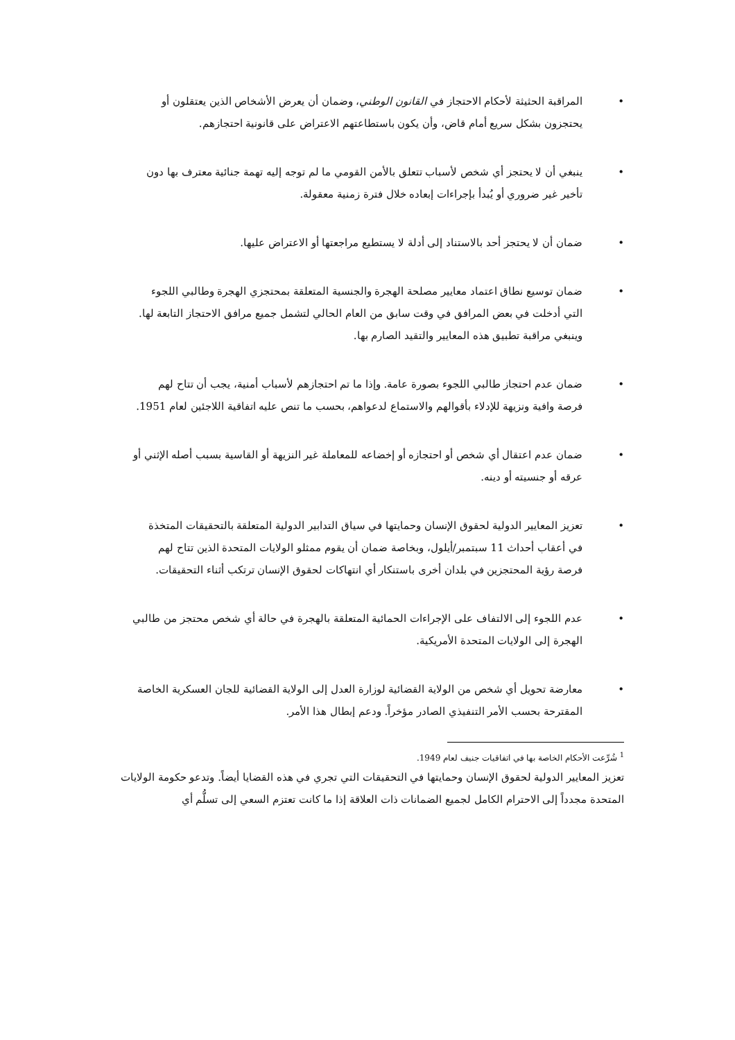• المراقبة الحثيثة لأحكام الاحتجاز في القانون الوطني، وضمان أن يعرض الأشخاص الذين يعتقلون أو يحتجزون بشكل سريع أمام قاض، وأن يكون باستطاعتهم الاعتراض على قانونية احتجازهم.
• ينبغي أن لا يحتجز أي شخص لأسباب تتعلق بالأمن القومي ما لم توجه إليه تهمة جنائية معترف بها دون تأخير غير ضروري أو يُبدأ بإجراءات إبعاده خلال فترة زمنية معقولة.
• ضمان أن لا يحتجز أحد بالاستناد إلى أدلة لا يستطيع مراجعتها أو الاعتراض عليها.
• ضمان توسيع نطاق اعتماد معايير مصلحة الهجرة والجنسية المتعلقة بمحتجزي الهجرة وطالبي اللجوء التي أدخلت في بعض المرافق في وقت سابق من العام الحالي لتشمل جميع مرافق الاحتجاز التابعة لها. وينبغي مراقبة تطبيق هذه المعايير والتقيد الصارم بها.
• ضمان عدم احتجاز طالبي اللجوء بصورة عامة. وإذا ما تم احتجازهم لأسباب أمنية، يجب أن تتاح لهم فرصة وافية ونزيهة للإدلاء بأقوالهم والاستماع لدعواهم، بحسب ما تنص عليه اتفاقية اللاجئين لعام 1951.
• ضمان عدم اعتقال أي شخص أو احتجازه أو إخضاعه للمعاملة غير النزيهة أو القاسية بسبب أصله الإثني أو عرقه أو جنسيته أو دينه.
• تعزيز المعايير الدولية لحقوق الإنسان وحمايتها في سياق التدابير الدولية المتعلقة بالتحقيقات المتخذة في أعقاب أحداث 11 سبتمبر/أيلول، وبخاصة ضمان أن يقوم ممثلو الولايات المتحدة الذين تتاح لهم فرصة رؤية المحتجزين في بلدان أخرى باستنكار أي انتهاكات لحقوق الإنسان ترتكب أثناء التحقيقات.
• عدم اللجوء إلى الالتفاف على الإجراءات الحمائية المتعلقة بالهجرة في حالة أي شخص محتجز من طالبي الهجرة إلى الولايات المتحدة الأمريكية.
• معارضة تحويل أي شخص من الولاية القضائية لوزارة العدل إلى الولاية القضائية للجان العسكرية الخاصة المقترحة بحسب الأمر التنفيذي الصادر مؤخراً. ودعم إبطال هذا الأمر.
<sup>1</sup> شُرِّعت الأحكام الخاصة بها في اتفاقيات جنيف لعام 1949.
تعزيز المعايير الدولية لحقوق الإنسان وحمايتها في التحقيقات التي تجري في هذه القضايا أيضاً. وتدعو حكومة الولايات المتحدة مجدداً إلى الاحترام الكامل لجميع الضمانات ذات العلاقة إذا ما كانت تعتزم السعي إلى تسلُّم أي